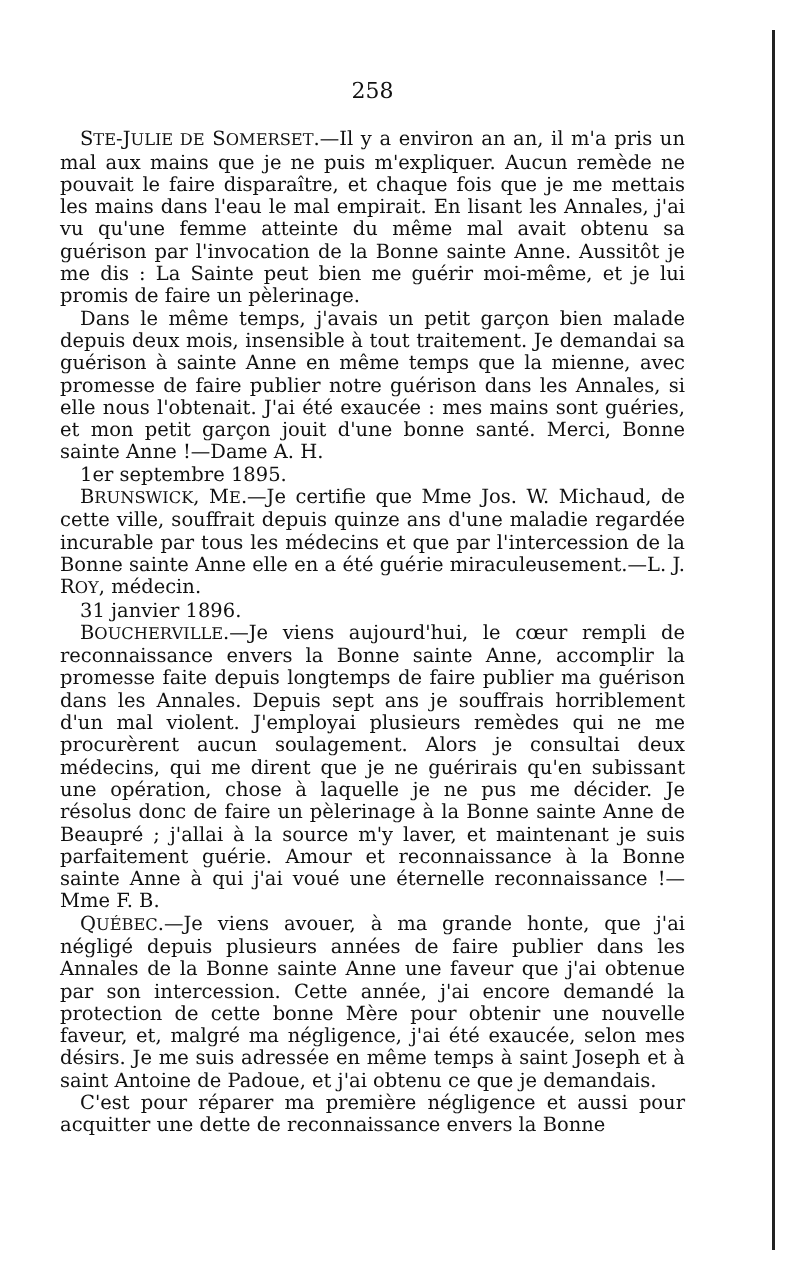258
STE-JULIE DE SOMERSET.—Il y a environ an an, il m'a pris un mal aux mains que je ne puis m'expliquer. Aucun remède ne pouvait le faire disparaître, et chaque fois que je me mettais les mains dans l'eau le mal empirait. En lisant les Annales, j'ai vu qu'une femme atteinte du même mal avait obtenu sa guérison par l'invocation de la Bonne sainte Anne. Aussitôt je me dis : La Sainte peut bien me guérir moi-même, et je lui promis de faire un pèlerinage.
Dans le même temps, j'avais un petit garçon bien malade depuis deux mois, insensible à tout traitement. Je demandai sa guérison à sainte Anne en même temps que la mienne, avec promesse de faire publier notre guérison dans les Annales, si elle nous l'obtenait. J'ai été exaucée : mes mains sont guéries, et mon petit garçon jouit d'une bonne santé. Merci, Bonne sainte Anne !—Dame A. H.
1er septembre 1895.
BRUNSWICK, ME.—Je certifie que Mme Jos. W. Michaud, de cette ville, souffrait depuis quinze ans d'une maladie regardée incurable par tous les médecins et que par l'intercession de la Bonne sainte Anne elle en a été guérie miraculeusement.—L. J. ROY, médecin.
31 janvier 1896.
BOUCHERVILLE.—Je viens aujourd'hui, le cœur rempli de reconnaissance envers la Bonne sainte Anne, accomplir la promesse faite depuis longtemps de faire publier ma guérison dans les Annales. Depuis sept ans je souffrais horriblement d'un mal violent. J'employai plusieurs remèdes qui ne me procurèrent aucun soulagement. Alors je consultai deux médecins, qui me dirent que je ne guérirais qu'en subissant une opération, chose à laquelle je ne pus me décider. Je résolus donc de faire un pèlerinage à la Bonne sainte Anne de Beaupré ; j'allai à la source m'y laver, et maintenant je suis parfaitement guérie. Amour et reconnaissance à la Bonne sainte Anne à qui j'ai voué une éternelle reconnaissance !—Mme F. B.
QUÉBEC.—Je viens avouer, à ma grande honte, que j'ai négligé depuis plusieurs années de faire publier dans les Annales de la Bonne sainte Anne une faveur que j'ai obtenue par son intercession. Cette année, j'ai encore demandé la protection de cette bonne Mère pour obtenir une nouvelle faveur, et, malgré ma négligence, j'ai été exaucée, selon mes désirs. Je me suis adressée en même temps à saint Joseph et à saint Antoine de Padoue, et j'ai obtenu ce que je demandais.
C'est pour réparer ma première négligence et aussi pour acquitter une dette de reconnaissance envers la Bonne